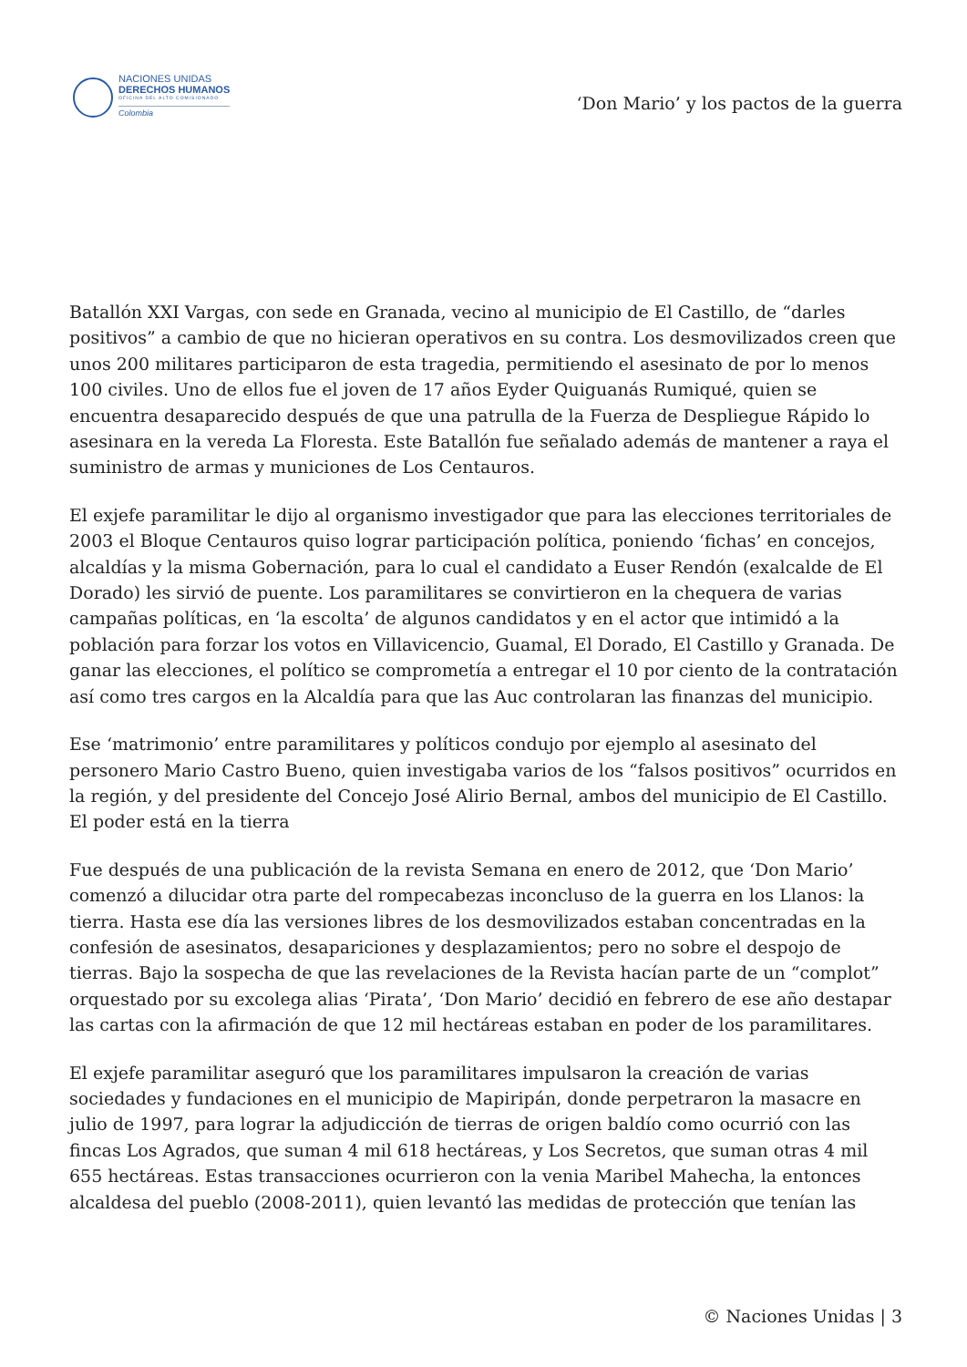NACIONES UNIDAS
DERECHOS HUMANOS
OFICINA DEL ALTO COMISIONADO
Colombia
‘Don Mario’ y los pactos de la guerra
Batallón XXI Vargas, con sede en Granada, vecino al municipio de El Castillo, de “darles positivos” a cambio de que no hicieran operativos en su contra. Los desmovilizados creen que unos 200 militares participaron de esta tragedia, permitiendo el asesinato de por lo menos 100 civiles. Uno de ellos fue el joven de 17 años Eyder Quiguanás Rumiqué, quien se encuentra desaparecido después de que una patrulla de la Fuerza de Despliegue Rápido lo asesinara en la vereda La Floresta. Este Batallón fue señalado además de mantener a raya el suministro de armas y municiones de Los Centauros.
El exjefe paramilitar le dijo al organismo investigador que para las elecciones territoriales de 2003 el Bloque Centauros quiso lograr participación política, poniendo ‘fichas’ en concejos, alcaldías y la misma Gobernación, para lo cual el candidato a Euser Rendón (exalcalde de El Dorado) les sirvió de puente. Los paramilitares se convirtieron en la chequera de varias campañas políticas, en ‘la escolta’ de algunos candidatos y en el actor que intimidó a la población para forzar los votos en Villavicencio, Guamal, El Dorado, El Castillo y Granada. De ganar las elecciones, el político se comprometía a entregar el 10 por ciento de la contratación así como tres cargos en la Alcaldía para que las Auc controlaran las finanzas del municipio.
Ese ‘matrimonio’ entre paramilitares y políticos condujo por ejemplo al asesinato del personero Mario Castro Bueno, quien investigaba varios de los “falsos positivos” ocurridos en la región, y del presidente del Concejo José Alirio Bernal, ambos del municipio de El Castillo.
El poder está en la tierra
Fue después de una publicación de la revista Semana en enero de 2012, que ‘Don Mario’ comenzó a dilucidar otra parte del rompecabezas inconcluso de la guerra en los Llanos: la tierra. Hasta ese día las versiones libres de los desmovilizados estaban concentradas en la confesión de asesinatos, desapariciones y desplazamientos; pero no sobre el despojo de tierras. Bajo la sospecha de que las revelaciones de la Revista hacían parte de un “complot” orquestado por su excolega alias ‘Pirata’, ‘Don Mario’ decidió en febrero de ese año destapar las cartas con la afirmación de que 12 mil hectáreas estaban en poder de los paramilitares.
El exjefe paramilitar aseguró que los paramilitares impulsaron la creación de varias sociedades y fundaciones en el municipio de Mapiripán, donde perpetraron la masacre en julio de 1997, para lograr la adjudicción de tierras de origen baldío como ocurrió con las fincas Los Agrados, que suman 4 mil 618 hectáreas, y Los Secretos, que suman otras 4 mil 655 hectáreas. Estas transacciones ocurrieron con la venia Maribel Mahecha, la entonces alcaldesa del pueblo (2008-2011), quien levantó las medidas de protección que tenían las
© Naciones Unidas | 3